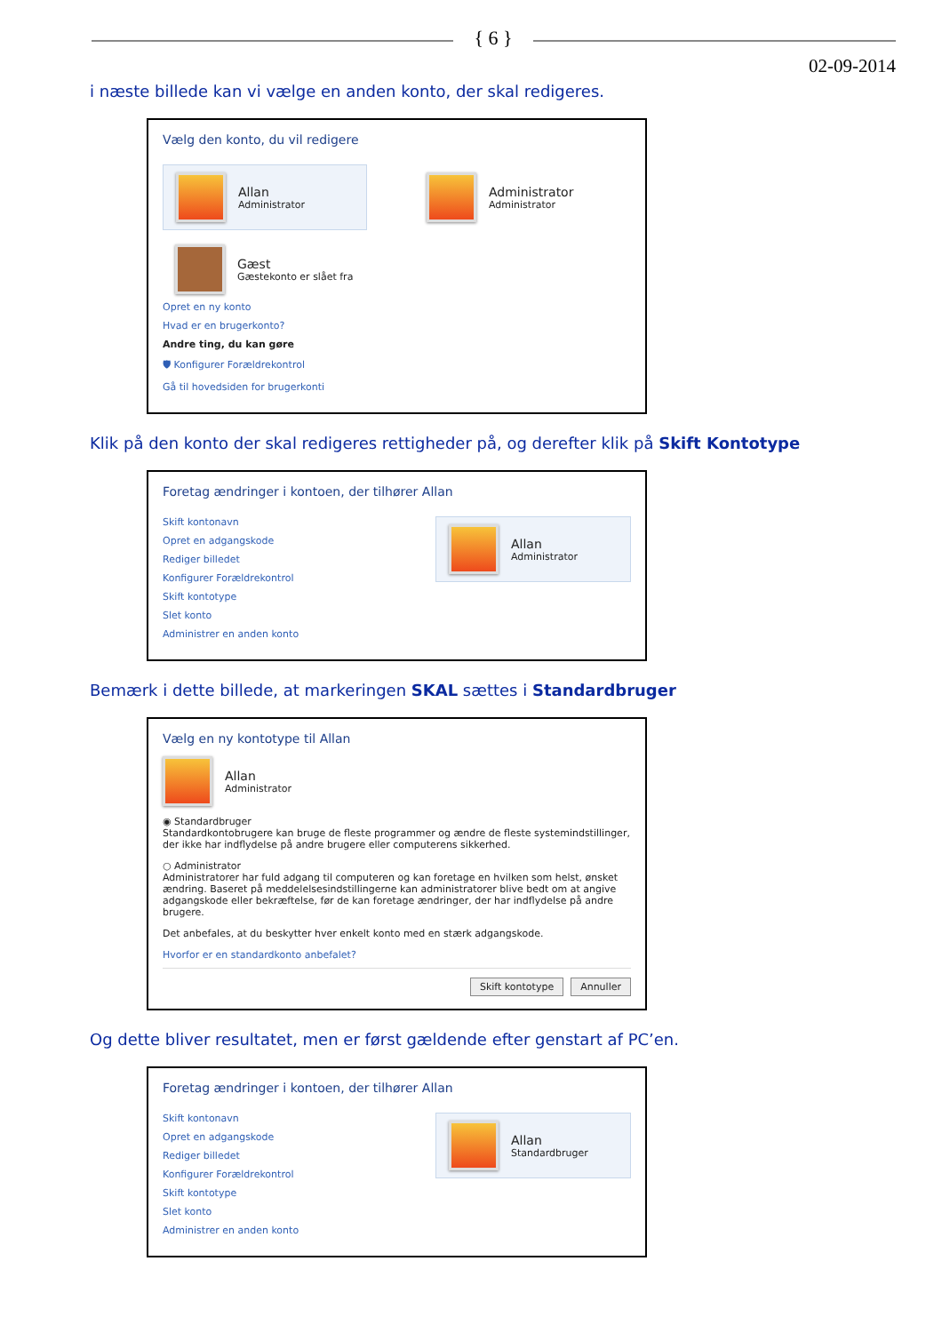{ 6 }
02-09-2014
i næste billede kan vi vælge en anden konto, der skal redigeres.
Vælg den konto, du vil redigere
Allan
Administrator
Administrator
Administrator
Gæst
Gæstekonto er slået fra
Opret en ny konto
Hvad er en brugerkonto?
Andre ting, du kan gøre
🛡 Konfigurer Forældrekontrol
Gå til hovedsiden for brugerkonti
Klik på den konto der skal redigeres rettigheder på, og derefter klik på Skift Kontotype
Foretag ændringer i kontoen, der tilhører Allan
Skift kontonavn
Opret en adgangskode
Rediger billedet
Konfigurer Forældrekontrol
Skift kontotype
Slet konto
Administrer en anden konto
Allan
Administrator
Bemærk i dette billede, at markeringen SKAL sættes i Standardbruger
Vælg en ny kontotype til Allan
Allan
Administrator
◉ Standardbruger
Standardkontobrugere kan bruge de fleste programmer og ændre de fleste systemindstillinger, der ikke har indflydelse på andre brugere eller computerens sikkerhed.
○ Administrator
Administratorer har fuld adgang til computeren og kan foretage en hvilken som helst, ønsket ændring. Baseret på meddelelsesindstillingerne kan administratorer blive bedt om at angive adgangskode eller bekræftelse, før de kan foretage ændringer, der har indflydelse på andre brugere.
Det anbefales, at du beskytter hver enkelt konto med en stærk adgangskode.
Hvorfor er en standardkonto anbefalet?
Skift kontotype Annuller
Og dette bliver resultatet, men er først gældende efter genstart af PC’en.
Foretag ændringer i kontoen, der tilhører Allan
Skift kontonavn
Opret en adgangskode
Rediger billedet
Konfigurer Forældrekontrol
Skift kontotype
Slet konto
Administrer en anden konto
Allan
Standardbruger